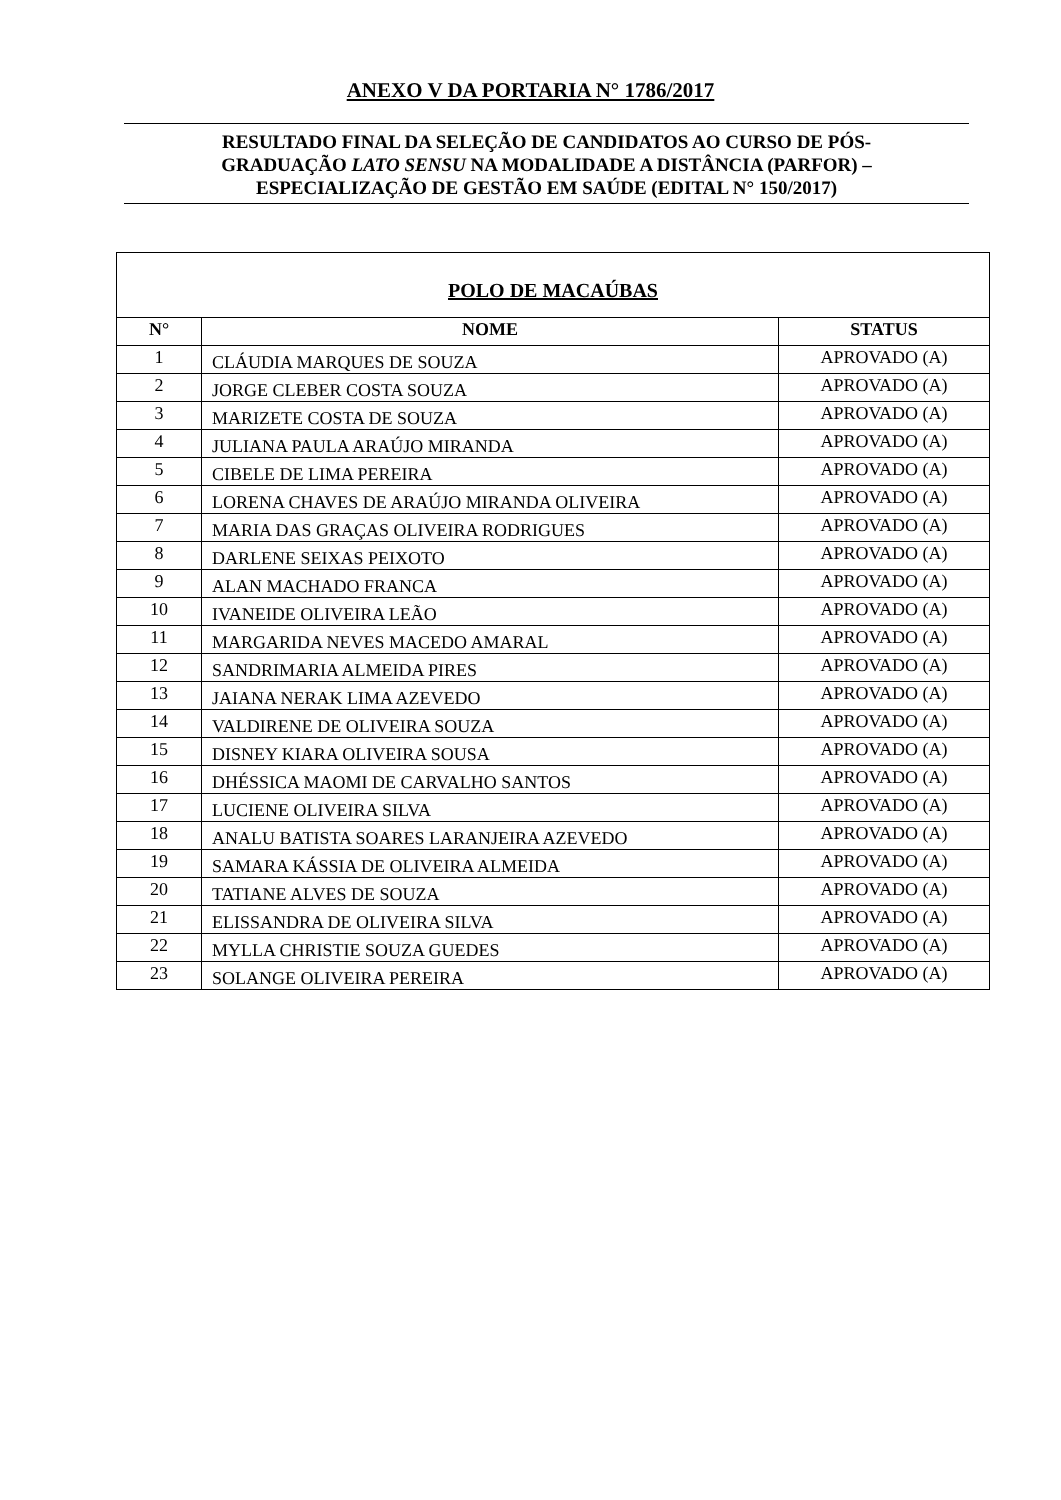ANEXO V DA PORTARIA N° 1786/2017
RESULTADO FINAL DA SELEÇÃO DE CANDIDATOS AO CURSO DE PÓS-
GRADUAÇÃO LATO SENSU NA MODALIDADE A DISTÂNCIA (PARFOR) –
ESPECIALIZAÇÃO DE GESTÃO EM SAÚDE (EDITAL N° 150/2017)
| POLO DE MACAÚBAS | | |
| --- | --- | --- |
| N° | NOME | STATUS |
| 1 | CLÁUDIA MARQUES DE SOUZA | APROVADO (A) |
| 2 | JORGE CLEBER COSTA SOUZA | APROVADO (A) |
| 3 | MARIZETE COSTA DE SOUZA | APROVADO (A) |
| 4 | JULIANA PAULA ARAÚJO MIRANDA | APROVADO (A) |
| 5 | CIBELE DE LIMA PEREIRA | APROVADO (A) |
| 6 | LORENA CHAVES DE ARAÚJO MIRANDA OLIVEIRA | APROVADO (A) |
| 7 | MARIA DAS GRAÇAS OLIVEIRA RODRIGUES | APROVADO (A) |
| 8 | DARLENE SEIXAS PEIXOTO | APROVADO (A) |
| 9 | ALAN MACHADO FRANCA | APROVADO (A) |
| 10 | IVANEIDE OLIVEIRA LEÃO | APROVADO (A) |
| 11 | MARGARIDA NEVES MACEDO AMARAL | APROVADO (A) |
| 12 | SANDRIMARIA ALMEIDA PIRES | APROVADO (A) |
| 13 | JAIANA NERAK LIMA AZEVEDO | APROVADO (A) |
| 14 | VALDIRENE DE OLIVEIRA SOUZA | APROVADO (A) |
| 15 | DISNEY KIARA OLIVEIRA SOUSA | APROVADO (A) |
| 16 | DHÉSSICA MAOMI DE CARVALHO SANTOS | APROVADO (A) |
| 17 | LUCIENE OLIVEIRA SILVA | APROVADO (A) |
| 18 | ANALU BATISTA SOARES LARANJEIRA AZEVEDO | APROVADO (A) |
| 19 | SAMARA KÁSSIA DE OLIVEIRA ALMEIDA | APROVADO (A) |
| 20 | TATIANE ALVES DE SOUZA | APROVADO (A) |
| 21 | ELISSANDRA DE OLIVEIRA SILVA | APROVADO (A) |
| 22 | MYLLA CHRISTIE SOUZA GUEDES | APROVADO (A) |
| 23 | SOLANGE OLIVEIRA PEREIRA | APROVADO (A) |